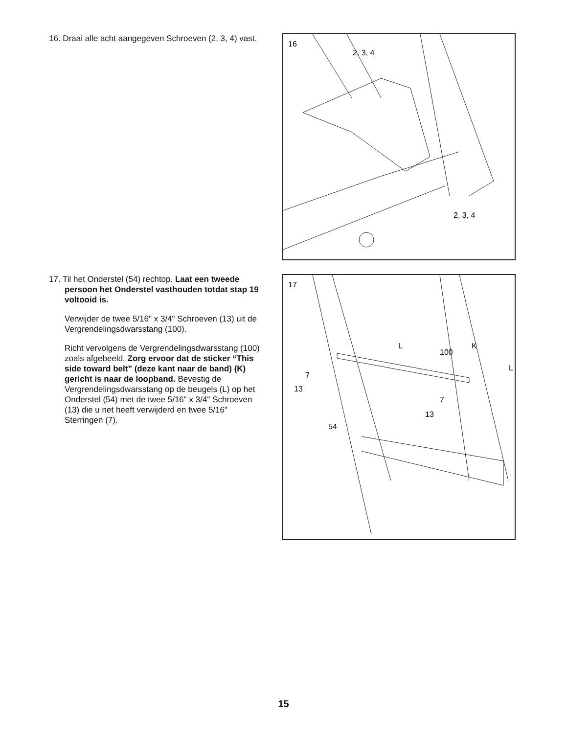16. Draai alle acht aangegeven Schroeven (2, 3, 4) vast.
16
2, 3, 4
2, 3, 4
17. Til het Onderstel (54) rechtop. Laat een tweede persoon het Onderstel vasthouden totdat stap 19 voltooid is.
Verwijder de twee 5/16" x 3/4" Schroeven (13) uit de Vergrendelingsdwarsstang (100).
Richt vervolgens de Vergrendelingsdwarsstang (100) zoals afgebeeld. Zorg ervoor dat de sticker “This side toward belt” (deze kant naar de band) (K) gericht is naar de loop­band. Bevestig de Vergrendelingsdwarsstang op de beugels (L) op het Onderstel (54) met de twee 5/16" x 3/4" Schroeven (13) die u net heeft verwijderd en twee 5/16" Sterringen (7).
17
L
100
K
L
7
13
7
13
54
15